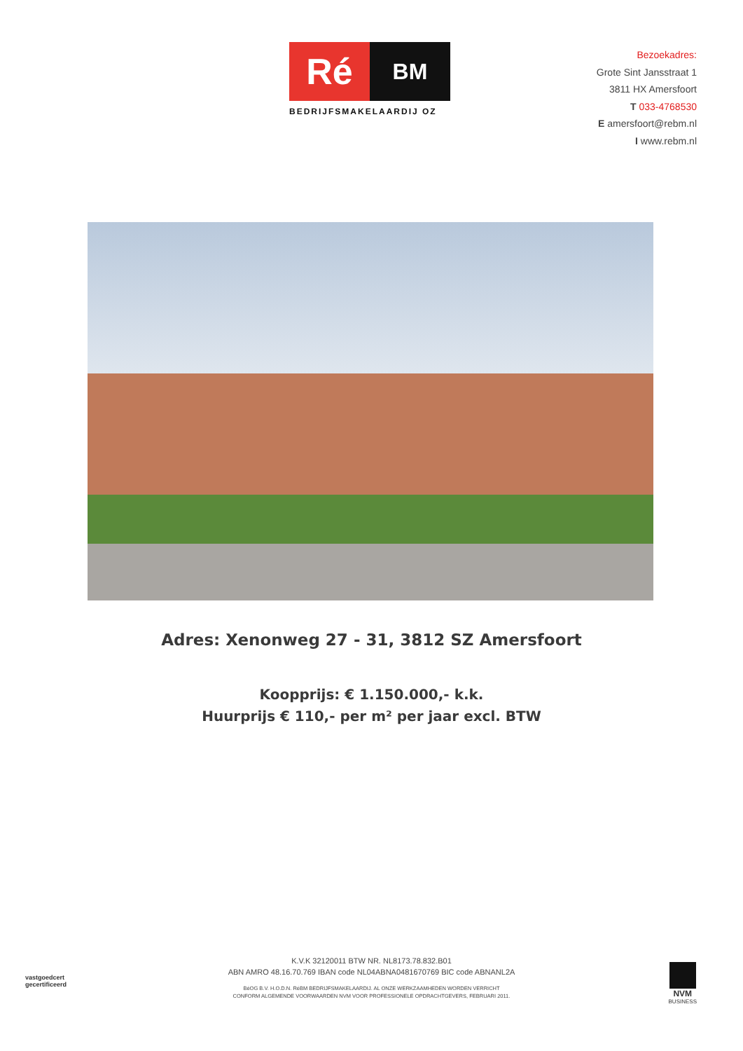Ré
BM
BEDRIJFSMAKELAARDIJ OZ
Bezoekadres:
Grote Sint Jansstraat 1
3811 HX Amersfoort
T 033-4768530
E amersfoort@rebm.nl
I www.rebm.nl
Adres: Xenonweg 27 - 31, 3812 SZ Amersfoort
Koopprijs: € 1.150.000,- k.k.
Huurprijs € 110,- per m² per jaar excl. BTW
vastgoedcert
gecertificeerd
K.V.K 32120011 BTW NR. NL8173.78.832.B01
ABN AMRO 48.16.70.769 IBAN code NL04ABNA0481670769 BIC code ABNANL2A
BéOG B.V. H.O.D.N. RéBM BEDRIJFSMAKELAARDIJ. AL ONZE WERKZAAMHEDEN WORDEN VERRICHT
CONFORM ALGEMENDE VOORWAARDEN NVM VOOR PROFESSIONELE OPDRACHTGEVERS, FEBRUARI 2011.
NVM
BUSINESS